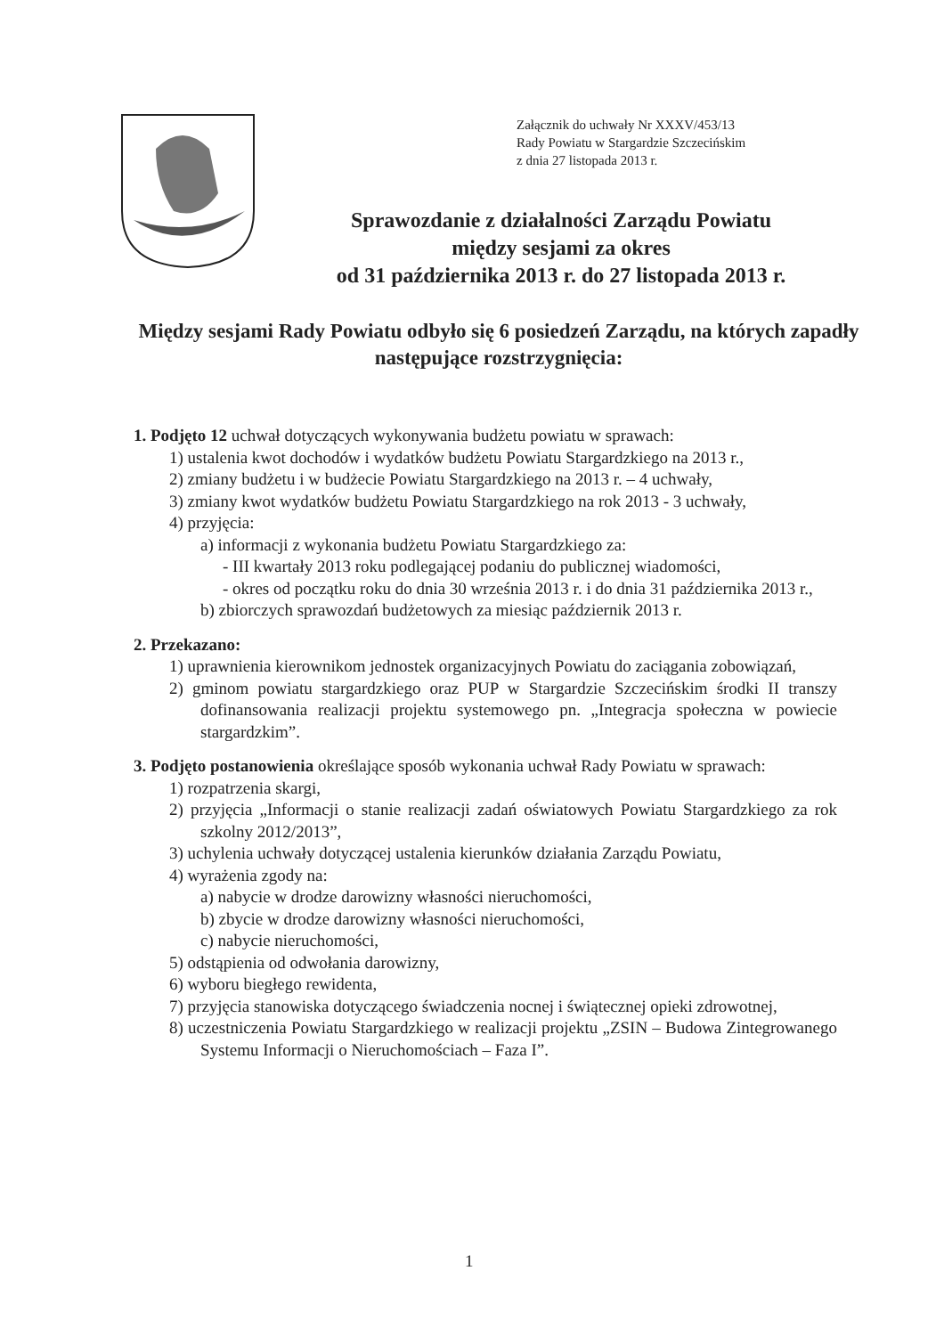Załącznik do uchwały Nr XXXV/453/13
Rady Powiatu w Stargardzie Szczecińskim
z dnia 27 listopada 2013 r.
Sprawozdanie z działalności Zarządu Powiatu
między sesjami za okres
od 31 października 2013 r. do 27 listopada 2013 r.
Między sesjami Rady Powiatu odbyło się 6 posiedzeń Zarządu, na których zapadły następujące rozstrzygnięcia:
1. Podjęto 12 uchwał dotyczących wykonywania budżetu powiatu w sprawach:
1) ustalenia kwot dochodów i wydatków budżetu Powiatu Stargardzkiego na 2013 r.,
2) zmiany budżetu i w budżecie Powiatu Stargardzkiego na 2013 r. – 4 uchwały,
3) zmiany kwot wydatków budżetu Powiatu Stargardzkiego na rok 2013 - 3 uchwały,
4) przyjęcia:
a) informacji z wykonania budżetu Powiatu Stargardzkiego za:
- III kwartały 2013 roku podlegającej podaniu do publicznej wiadomości,
- okres od początku roku do dnia 30 września 2013 r. i do dnia 31 października 2013 r.,
b) zbiorczych sprawozdań budżetowych za miesiąc październik 2013 r.
2. Przekazano:
1) uprawnienia kierownikom jednostek organizacyjnych Powiatu do zaciągania zobowiązań,
2) gminom powiatu stargardzkiego oraz PUP w Stargardzie Szczecińskim środki II transzy dofinansowania realizacji projektu systemowego pn. „Integracja społeczna w powiecie stargardzkim”.
3. Podjęto postanowienia określające sposób wykonania uchwał Rady Powiatu w sprawach:
1) rozpatrzenia skargi,
2) przyjęcia „Informacji o stanie realizacji zadań oświatowych Powiatu Stargardzkiego za rok szkolny 2012/2013”,
3) uchylenia uchwały dotyczącej ustalenia kierunków działania Zarządu Powiatu,
4) wyrażenia zgody na:
a) nabycie w drodze darowizny własności nieruchomości,
b) zbycie w drodze darowizny własności nieruchomości,
c) nabycie nieruchomości,
5) odstąpienia od odwołania darowizny,
6) wyboru biegłego rewidenta,
7) przyjęcia stanowiska dotyczącego świadczenia nocnej i świątecznej opieki zdrowotnej,
8) uczestniczenia Powiatu Stargardzkiego w realizacji projektu „ZSIN – Budowa Zintegrowanego Systemu Informacji o Nieruchomościach – Faza I”.
1